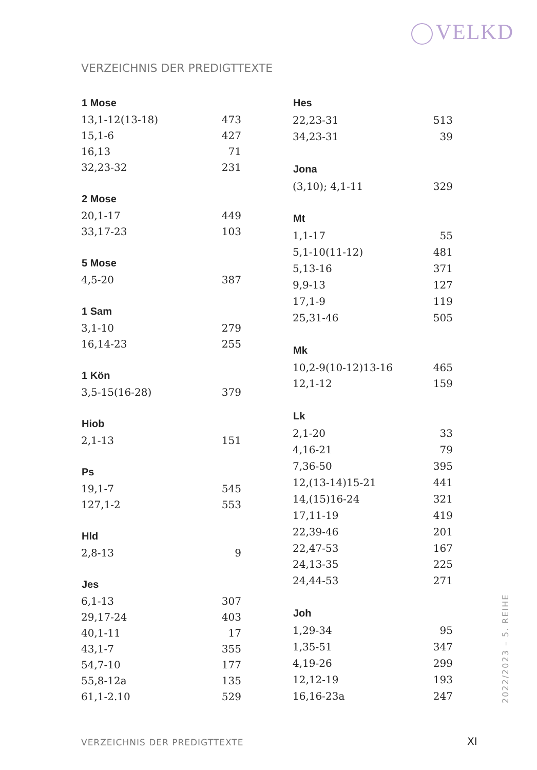VELKD
VERZEICHNIS DER PREDIGTTEXTE
| 1 Mose | |
| --- | --- |
| 13,1-12(13-18) | 473 |
| 15,1-6 | 427 |
| 16,13 | 71 |
| 32,23-32 | 231 |
| 2 Mose | |
| 20,1-17 | 449 |
| 33,17-23 | 103 |
| 5 Mose | |
| 4,5-20 | 387 |
| 1 Sam | |
| 3,1-10 | 279 |
| 16,14-23 | 255 |
| 1 Kön | |
| 3,5-15(16-28) | 379 |
| Hiob | |
| 2,1-13 | 151 |
| Ps | |
| 19,1-7 | 545 |
| 127,1-2 | 553 |
| Hld | |
| 2,8-13 | 9 |
| Jes | |
| 6,1-13 | 307 |
| 29,17-24 | 403 |
| 40,1-11 | 17 |
| 43,1-7 | 355 |
| 54,7-10 | 177 |
| 55,8-12a | 135 |
| 61,1-2.10 | 529 |
| Hes | |
| --- | --- |
| 22,23-31 | 513 |
| 34,23-31 | 39 |
| Jona | |
| (3,10); 4,1-11 | 329 |
| Mt | |
| 1,1-17 | 55 |
| 5,1-10(11-12) | 481 |
| 5,13-16 | 371 |
| 9,9-13 | 127 |
| 17,1-9 | 119 |
| 25,31-46 | 505 |
| Mk | |
| 10,2-9(10-12)13-16 | 465 |
| 12,1-12 | 159 |
| Lk | |
| 2,1-20 | 33 |
| 4,16-21 | 79 |
| 7,36-50 | 395 |
| 12,(13-14)15-21 | 441 |
| 14,(15)16-24 | 321 |
| 17,11-19 | 419 |
| 22,39-46 | 201 |
| 22,47-53 | 167 |
| 24,13-35 | 225 |
| 24,44-53 | 271 |
| Joh | |
| 1,29-34 | 95 |
| 1,35-51 | 347 |
| 4,19-26 | 299 |
| 12,12-19 | 193 |
| 16,16-23a | 247 |
2022/2023 – 5. REIHE
VERZEICHNIS DER PREDIGTTEXTE XI